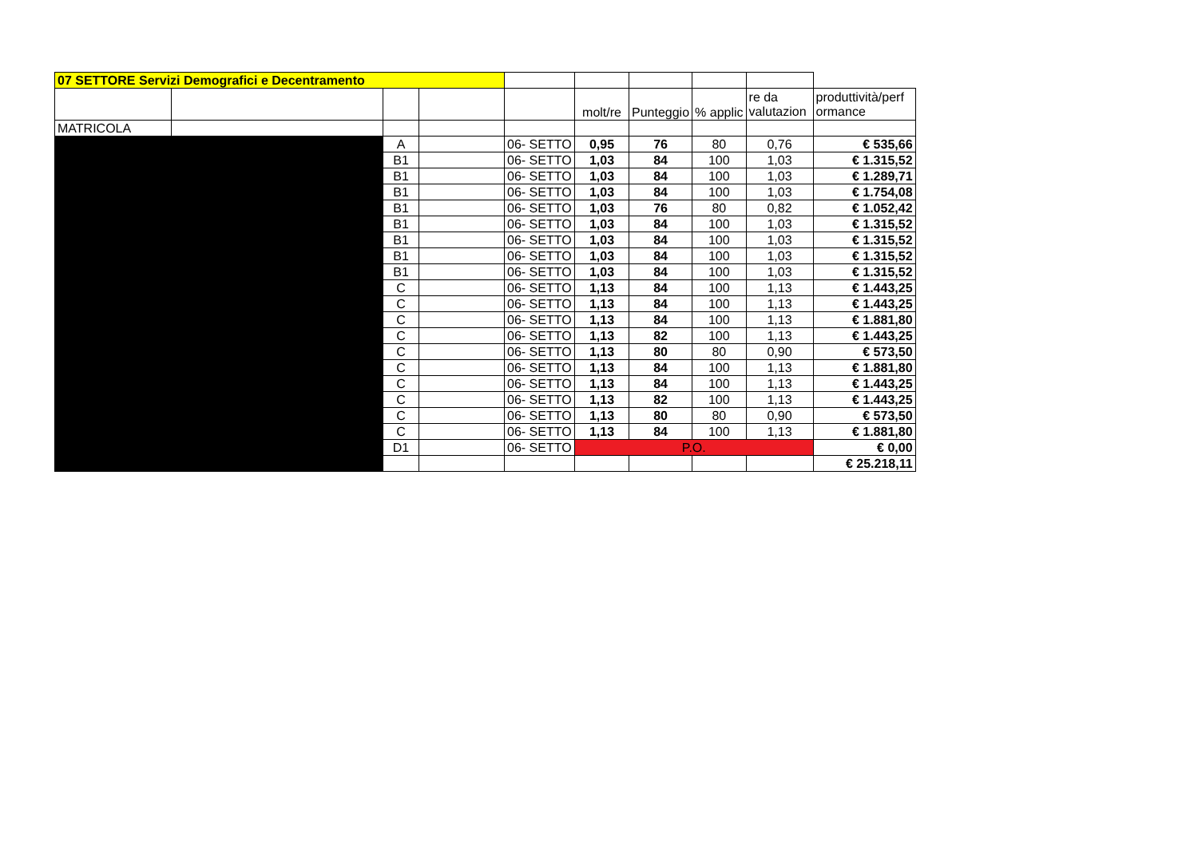| 07 SETTORE Servizi Demografici e Decentramento | | | | | | | | | |
| | | | | | molt/re | Punteggio | % applic | re da valutazion | produttività/perf ormance |
| MATRICOLA | | | | | | | | | |
| | | A | | 06- SETTO | 0,95 | 76 | 80 | 0,76 | € 535,66 |
| | | B1 | | 06- SETTO | 1,03 | 84 | 100 | 1,03 | € 1.315,52 |
| | | B1 | | 06- SETTO | 1,03 | 84 | 100 | 1,03 | € 1.289,71 |
| | | B1 | | 06- SETTO | 1,03 | 84 | 100 | 1,03 | € 1.754,08 |
| | | B1 | | 06- SETTO | 1,03 | 76 | 80 | 0,82 | € 1.052,42 |
| | | B1 | | 06- SETTO | 1,03 | 84 | 100 | 1,03 | € 1.315,52 |
| | | B1 | | 06- SETTO | 1,03 | 84 | 100 | 1,03 | € 1.315,52 |
| | | B1 | | 06- SETTO | 1,03 | 84 | 100 | 1,03 | € 1.315,52 |
| | | B1 | | 06- SETTO | 1,03 | 84 | 100 | 1,03 | € 1.315,52 |
| | | C | | 06- SETTO | 1,13 | 84 | 100 | 1,13 | € 1.443,25 |
| | | C | | 06- SETTO | 1,13 | 84 | 100 | 1,13 | € 1.443,25 |
| | | C | | 06- SETTO | 1,13 | 84 | 100 | 1,13 | € 1.881,80 |
| | | C | | 06- SETTO | 1,13 | 82 | 100 | 1,13 | € 1.443,25 |
| | | C | | 06- SETTO | 1,13 | 80 | 80 | 0,90 | € 573,50 |
| | | C | | 06- SETTO | 1,13 | 84 | 100 | 1,13 | € 1.881,80 |
| | | C | | 06- SETTO | 1,13 | 84 | 100 | 1,13 | € 1.443,25 |
| | | C | | 06- SETTO | 1,13 | 82 | 100 | 1,13 | € 1.443,25 |
| | | C | | 06- SETTO | 1,13 | 80 | 80 | 0,90 | € 573,50 |
| | | C | | 06- SETTO | 1,13 | 84 | 100 | 1,13 | € 1.881,80 |
| | | D1 | | 06- SETTO | P.O. | | | | € 0,00 |
| | | | | | | | | | € 25.218,11 |